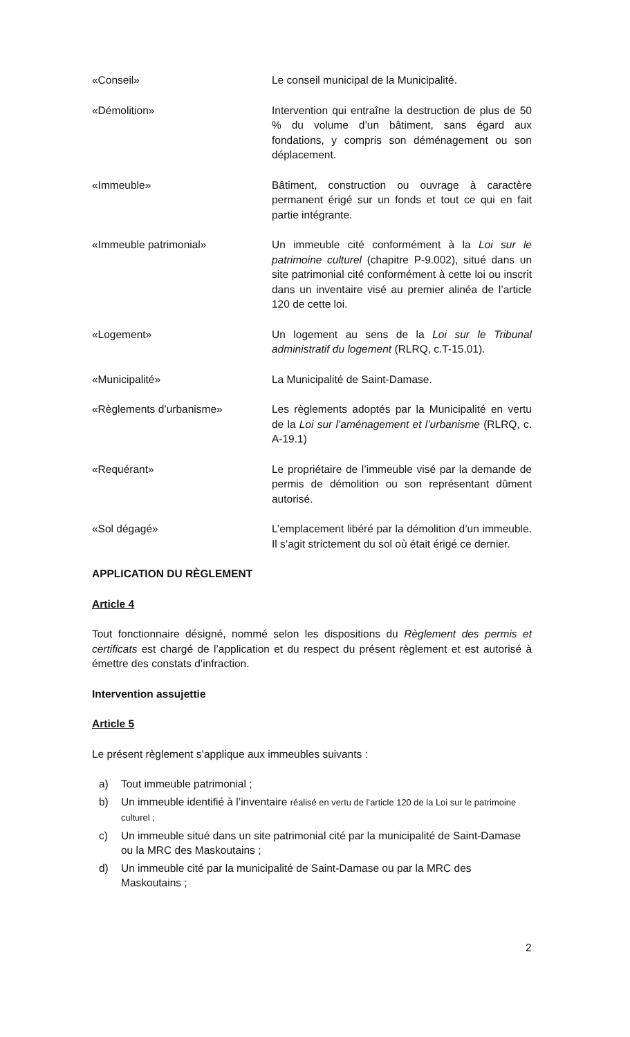«Conseil» Le conseil municipal de la Municipalité.
«Démolition» Intervention qui entraîne la destruction de plus de 50 % du volume d’un bâtiment, sans égard aux fondations, y compris son déménagement ou son déplacement.
«Immeuble» Bâtiment, construction ou ouvrage à caractère permanent érigé sur un fonds et tout ce qui en fait partie intégrante.
«Immeuble patrimonial» Un immeuble cité conformément à la Loi sur le patrimoine culturel (chapitre P-9.002), situé dans un site patrimonial cité conformément à cette loi ou inscrit dans un inventaire visé au premier alinéa de l’article 120 de cette loi.
«Logement» Un logement au sens de la Loi sur le Tribunal administratif du logement (RLRQ, c.T-15.01).
«Municipalité» La Municipalité de Saint-Damase.
«Règlements d’urbanisme» Les règlements adoptés par la Municipalité en vertu de la Loi sur l’aménagement et l’urbanisme (RLRQ, c. A-19.1)
«Requérant» Le propriétaire de l’immeuble visé par la demande de permis de démolition ou son représentant dûment autorisé.
«Sol dégagé» L’emplacement libéré par la démolition d’un immeuble. Il s’agit strictement du sol où était érigé ce dernier.
APPLICATION DU RÈGLEMENT
Article 4
Tout fonctionnaire désigné, nommé selon les dispositions du Règlement des permis et certificats est chargé de l’application et du respect du présent règlement et est autorisé à émettre des constats d’infraction.
Intervention assujettie
Article 5
Le présent règlement s’applique aux immeubles suivants :
a) Tout immeuble patrimonial ;
b) Un immeuble identifié à l’inventaire réalisé en vertu de l’article 120 de la Loi sur le patrimoine culturel ;
c) Un immeuble situé dans un site patrimonial cité par la municipalité de Saint-Damase ou la MRC des Maskoutains ;
d) Un immeuble cité par la municipalité de Saint-Damase ou par la MRC des Maskoutains ;
2